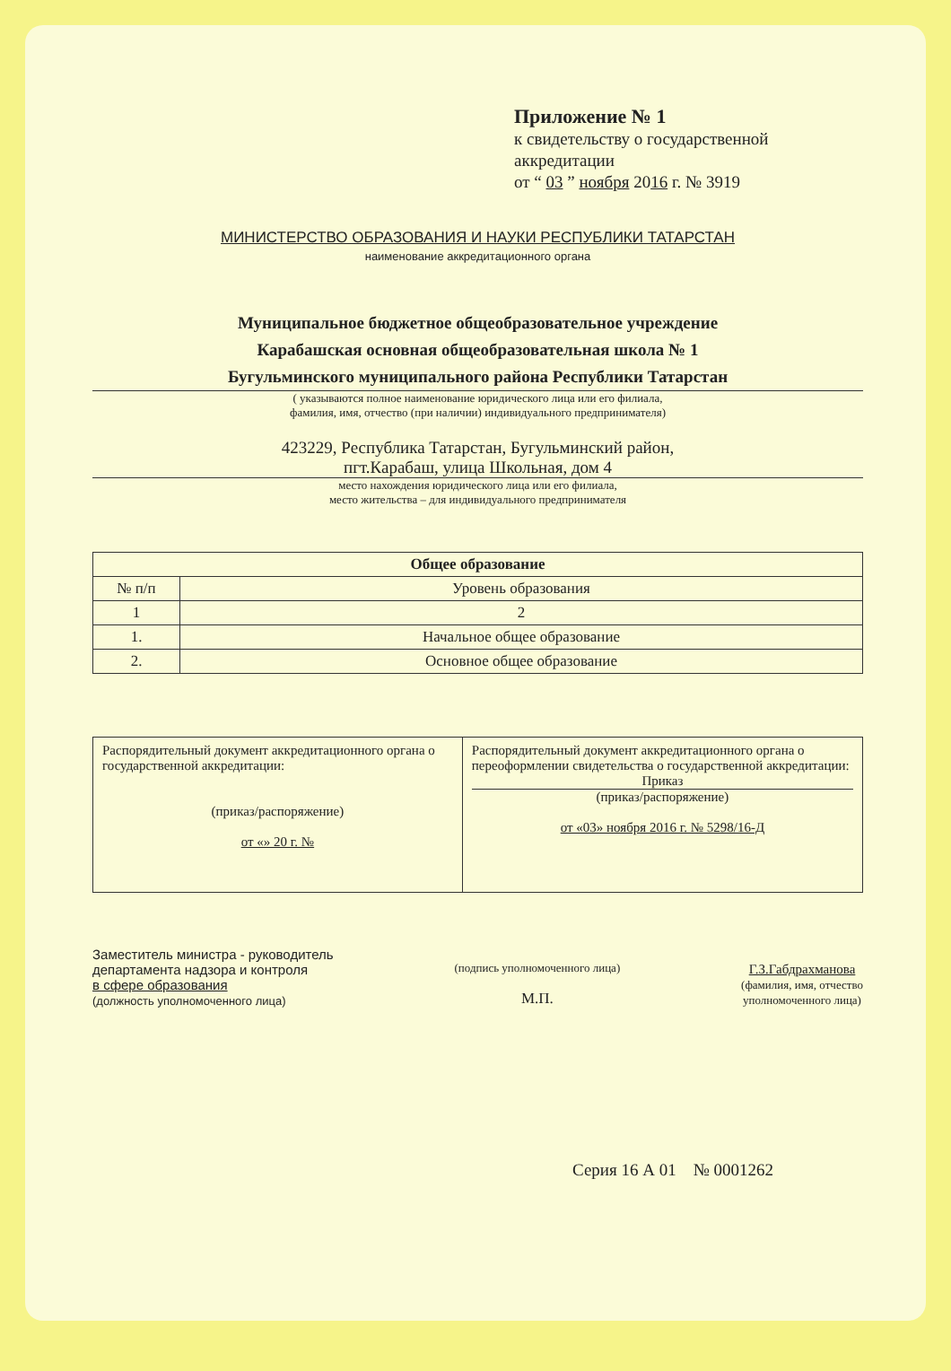Приложение № 1
к свидетельству о государственной аккредитации
от “ 03 ” ноября 2016 г. № 3919
МИНИСТЕРСТВО ОБРАЗОВАНИЯ И НАУКИ РЕСПУБЛИКИ ТАТАРСТАН
наименование аккредитационного органа
Муниципальное бюджетное общеобразовательное учреждение
Карабашская основная общеобразовательная школа № 1
Бугульминского муниципального района Республики Татарстан
( указываются полное наименование юридического лица или его филиала,
фамилия, имя, отчество (при наличии) индивидуального предпринимателя)
423229, Республика Татарстан, Бугульминский район,
пгт.Карабаш, улица Школьная, дом 4
место нахождения юридического лица или его филиала,
место жительства – для индивидуального предпринимателя
| Общее образование | |
| --- | --- |
| № п/п | Уровень образования |
| 1 | 2 |
| 1. | Начальное общее образование |
| 2. | Основное общее образование |
| Распорядительный документ аккредитационного органа о государственной аккредитации: (приказ/распоряжение) от «» 20 г. № | Распорядительный документ аккредитационного органа о переоформлении свидетельства о государственной аккредитации: Приказ (приказ/распоряжение) от «03» ноября 2016 г. № 5298/16-Д |
Заместитель министра - руководитель
департамента надзора и контроля
в сфере образования
(должность уполномоченного лица)
(подпись уполномоченного лица)
М.П.
Г.З.Габдрахманова
(фамилия, имя, отчество
уполномоченного лица)
Серия 16 А 01 № 0001262